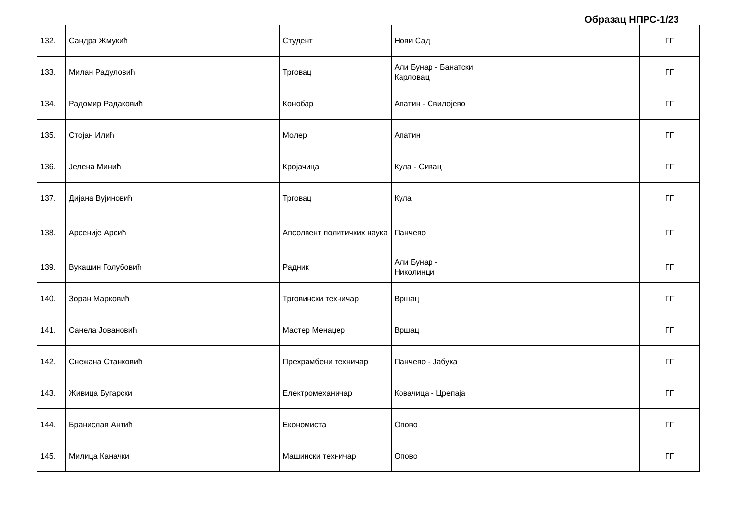Образац НПРС-1/23
| 132. | Сандра Жмукић | | Студент | Нови Сад | | ГГ |
| 133. | Милан Радуловић | | Трговац | Али Бунар - Банатски Карловац | | ГГ |
| 134. | Радомир Радаковић | | Конобар | Апатин - Свилојево | | ГГ |
| 135. | Стојан Илић | | Молер | Апатин | | ГГ |
| 136. | Јелена Минић | | Кројачица | Кула - Сивац | | ГГ |
| 137. | Дијана Вујиновић | | Трговац | Кула | | ГГ |
| 138. | Арсеније Арсић | | Апсолвент политичких наука | Панчево | | ГГ |
| 139. | Вукашин Голубовић | | Радник | Али Бунар - Николинци | | ГГ |
| 140. | Зоран Марковић | | Трговински техничар | Вршац | | ГГ |
| 141. | Санела Јовановић | | Мастер Менаџер | Вршац | | ГГ |
| 142. | Снежана Станковић | | Прехрамбени техничар | Панчево - Јабука | | ГГ |
| 143. | Живица Бугарски | | Електромеханичар | Ковачица - Црепаја | | ГГ |
| 144. | Бранислав Антић | | Економиста | Опово | | ГГ |
| 145. | Милица Каначки | | Машински техничар | Опово | | ГГ |